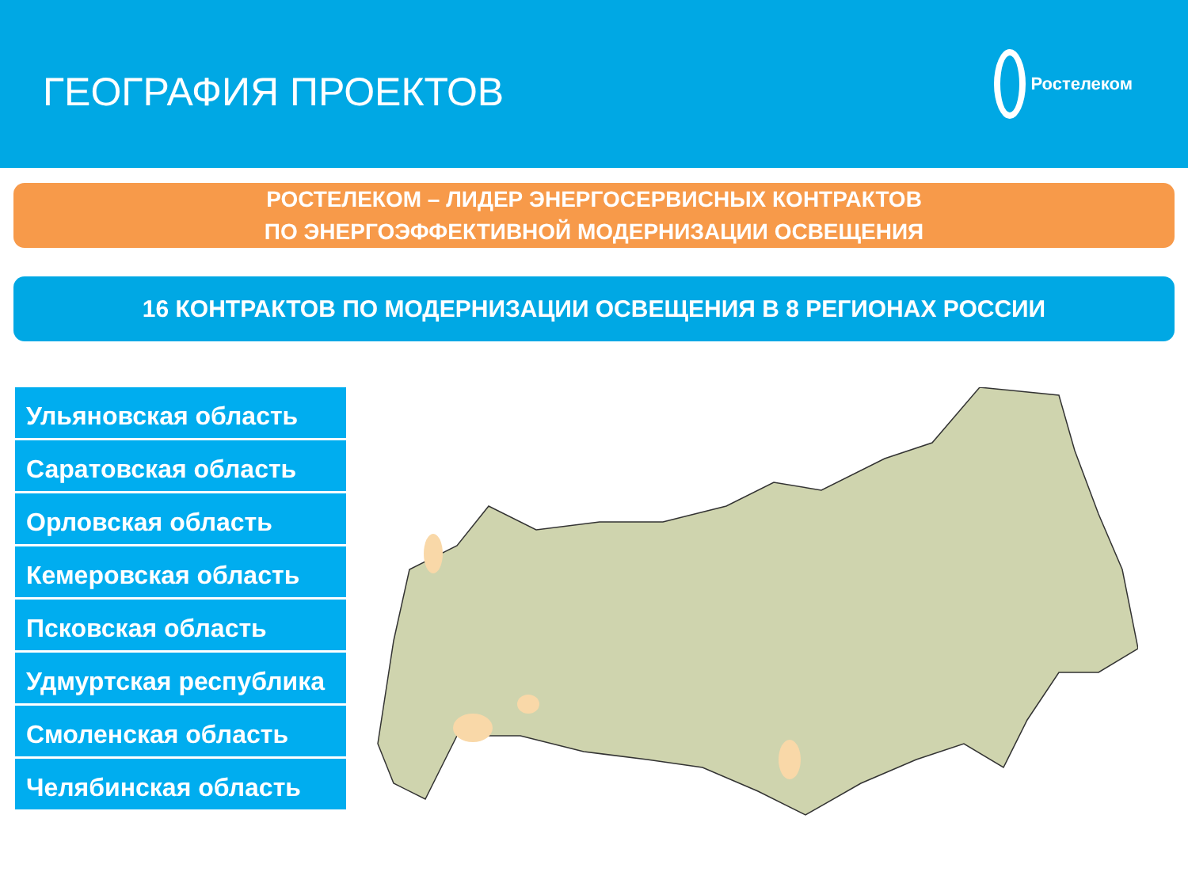ГЕОГРАФИЯ ПРОЕКТОВ
Ростелеком
РОСТЕЛЕКОМ – ЛИДЕР ЭНЕРГОСЕРВИСНЫХ КОНТРАКТОВ
ПО ЭНЕРГОЭФФЕКТИВНОЙ МОДЕРНИЗАЦИИ ОСВЕЩЕНИЯ
16 КОНТРАКТОВ ПО МОДЕРНИЗАЦИИ ОСВЕЩЕНИЯ В 8 РЕГИОНАХ РОССИИ
Ульяновская область
Саратовская область
Орловская область
Кемеровская область
Псковская область
Удмуртская республика
Смоленская область
Челябинская область